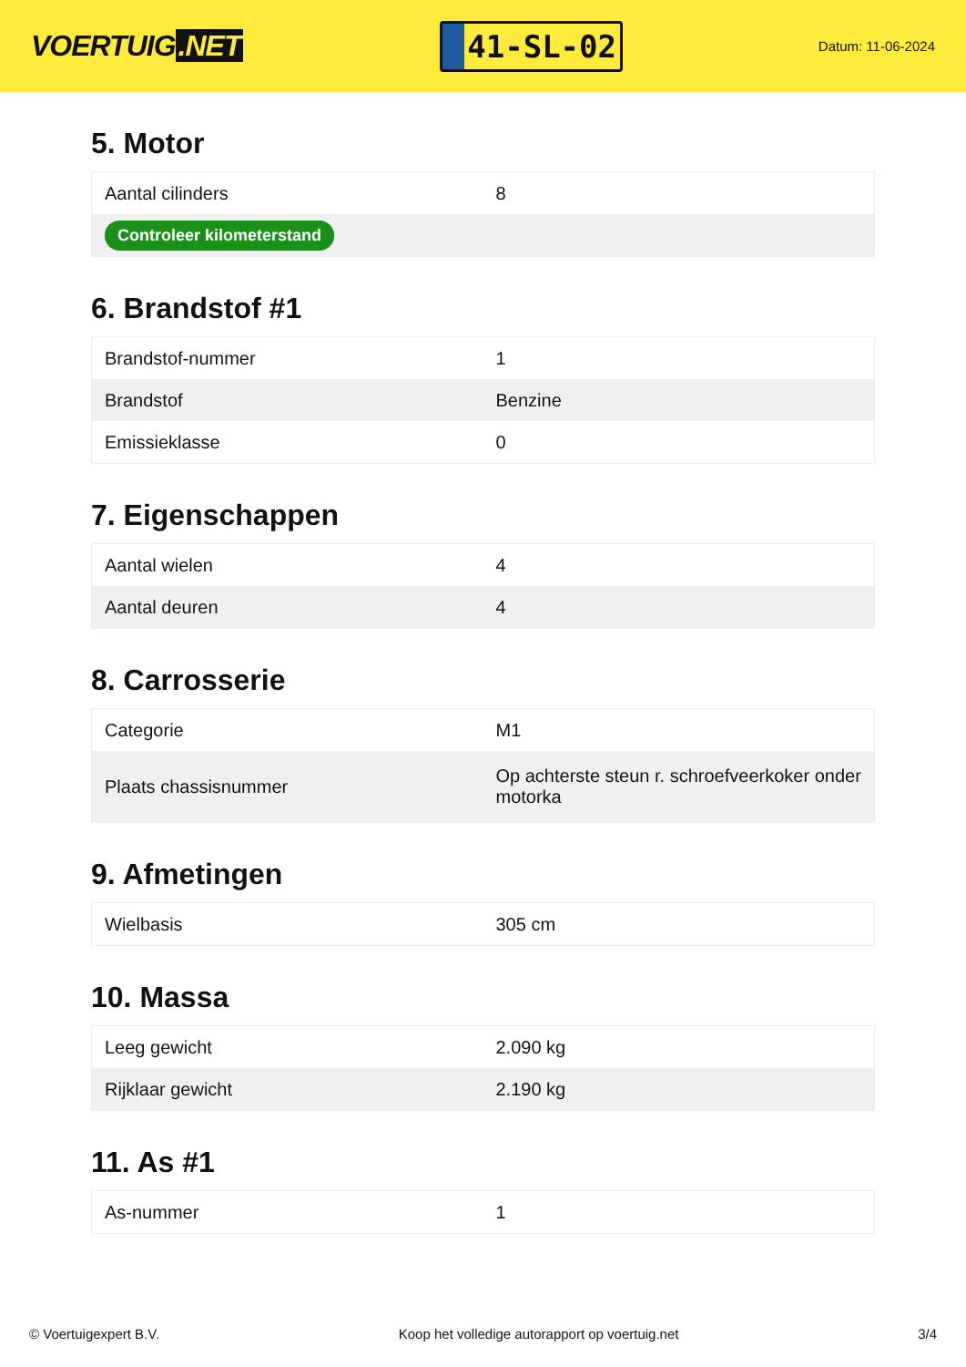VOERTUIG.NET
41-SL-02
Datum: 11-06-2024
5. Motor
| Aantal cilinders | 8 |
| Controleer kilometerstand | |
6. Brandstof #1
| Brandstof-nummer | 1 |
| Brandstof | Benzine |
| Emissieklasse | 0 |
7. Eigenschappen
| Aantal wielen | 4 |
| Aantal deuren | 4 |
8. Carrosserie
| Categorie | M1 |
| Plaats chassisnummer | Op achterste steun r. schroefveerkoker onder motorka |
9. Afmetingen
| Wielbasis | 305 cm |
10. Massa
| Leeg gewicht | 2.090 kg |
| Rijklaar gewicht | 2.190 kg |
11. As #1
| As-nummer | 1 |
© Voertuigexpert B.V. Koop het volledige autorapport op voertuig.net 3/4